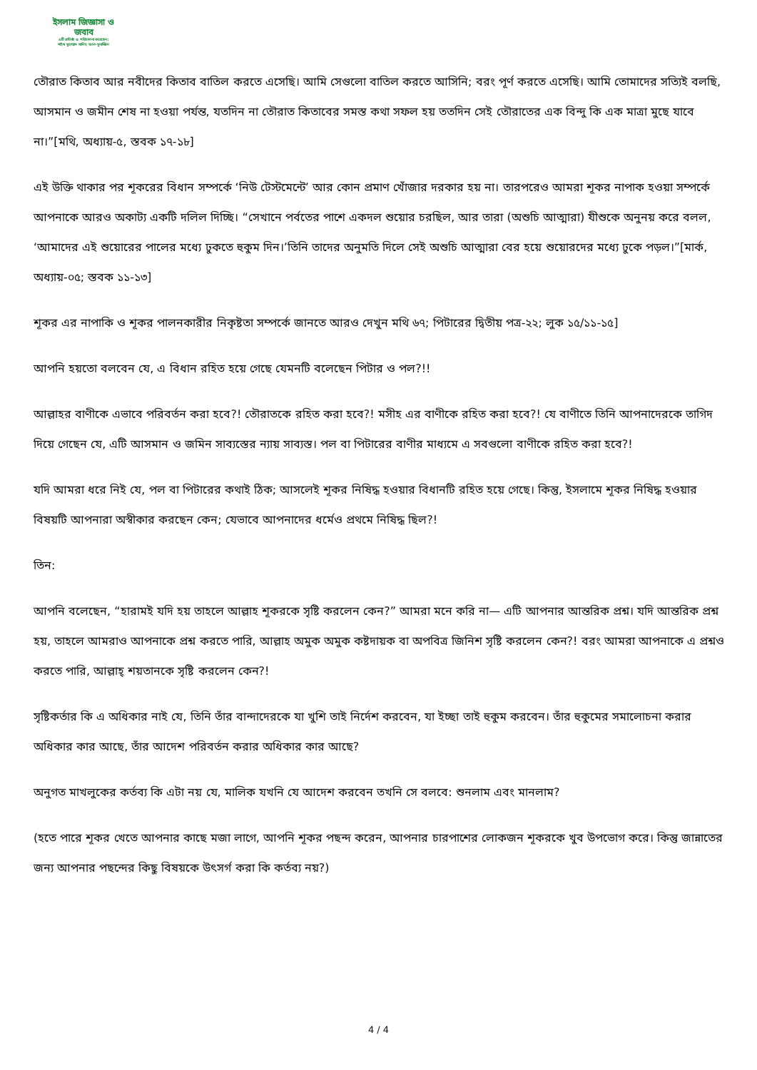ইসলাম জিজ্ঞাসা ও
জবাব
এটি প্রতিষ্ঠা ও পরিচালনা করেছেন:
শাইখ মুহাম্মাদ সালিহ আল-মুনাজ্জিদ
তৌরাত কিতাব আর নবীদের কিতাব বাতিল করতে এসেছি। আমি সেগুলো বাতিল করতে আসিনি; বরং পূর্ণ করতে এসেছি। আমি তোমাদের সত্যিই বলছি, আসমান ও জমীন শেষ না হওয়া পর্যন্ত, যতদিন না তৌরাত কিতাবের সমস্ত কথা সফল হয় ততদিন সেই তৌরাতের এক বিন্দু কি এক মাত্রা মুছে যাবে না।”[মথি, অধ্যায়-৫, স্তবক ১৭-১৮]
এই উক্তি থাকার পর শূকরের বিধান সম্পর্কে ‘নিউ টেস্টমেন্টে’ আর কোন প্রমাণ খোঁজার দরকার হয় না। তারপরেও আমরা শূকর নাপাক হওয়া সম্পর্কে আপনাকে আরও অকাট্য একটি দলিল দিচ্ছি। “সেখানে পর্বতের পাশে একদল শুয়োর চরছিল, আর তারা (অশুচি আত্মারা) যীশুকে অনুনয় করে বলল, ‘আমাদের এই শুয়োরের পালের মধ্যে ঢুকতে হুকুম দিন।’তিনি তাদের অনুমতি দিলে সেই অশুচি আত্মারা বের হয়ে শুয়োরদের মধ্যে ঢুকে পড়ল।”[মার্ক, অধ্যায়-০৫; স্তবক ১১-১৩]
শূকর এর নাপাকি ও শূকর পালনকারীর নিকৃষ্টতা সম্পর্কে জানতে আরও দেখুন মথি ৬৭; পিটারের দ্বিতীয় পত্র-২২; লুক ১৫/১১-১৫]
আপনি হয়তো বলবেন যে, এ বিধান রহিত হয়ে গেছে যেমনটি বলেছেন পিটার ও পল?!!
আল্লাহর বাণীকে এভাবে পরিবর্তন করা হবে?! তৌরাতকে রহিত করা হবে?! মসীহ এর বাণীকে রহিত করা হবে?! যে বাণীতে তিনি আপনাদেরকে তাগিদ দিয়ে গেছেন যে, এটি আসমান ও জমিন সাব্যস্তের ন্যায় সাব্যস্ত। পল বা পিটারের বাণীর মাধ্যমে এ সবগুলো বাণীকে রহিত করা হবে?!
যদি আমরা ধরে নিই যে, পল বা পিটারের কথাই ঠিক; আসলেই শূকর নিষিদ্ধ হওয়ার বিধানটি রহিত হয়ে গেছে। কিন্তু, ইসলামে শূকর নিষিদ্ধ হওয়ার বিষয়টি আপনারা অস্বীকার করছেন কেন; যেভাবে আপনাদের ধর্মেও প্রথমে নিষিদ্ধ ছিল?!
তিন:
আপনি বলেছেন, “হারামই যদি হয় তাহলে আল্লাহ শূকরকে সৃষ্টি করলেন কেন?” আমরা মনে করি না— এটি আপনার আন্তরিক প্রশ্ন। যদি আন্তরিক প্রশ্ন হয়, তাহলে আমরাও আপনাকে প্রশ্ন করতে পারি, আল্লাহ অমুক অমুক কষ্টদায়ক বা অপবিত্র জিনিশ সৃষ্টি করলেন কেন?! বরং আমরা আপনাকে এ প্রশ্নও করতে পারি, আল্লাহ্ শয়তানকে সৃষ্টি করলেন কেন?!
সৃষ্টিকর্তার কি এ অধিকার নাই যে, তিনি তাঁর বান্দাদেরকে যা খুশি তাই নির্দেশ করবেন, যা ইচ্ছা তাই হুকুম করবেন। তাঁর হুকুমের সমালোচনা করার অধিকার কার আছে, তাঁর আদেশ পরিবর্তন করার অধিকার কার আছে?
অনুগত মাখলুকের কর্তব্য কি এটা নয় যে, মালিক যখনি যে আদেশ করবেন তখনি সে বলবে: শুনলাম এবং মানলাম?
(হতে পারে শূকর খেতে আপনার কাছে মজা লাগে, আপনি শূকর পছন্দ করেন, আপনার চারপাশের লোকজন শূকরকে খুব উপভোগ করে। কিন্তু জান্নাতের জন্য আপনার পছন্দের কিছু বিষয়কে উৎসর্গ করা কি কর্তব্য নয়?)
4 / 4